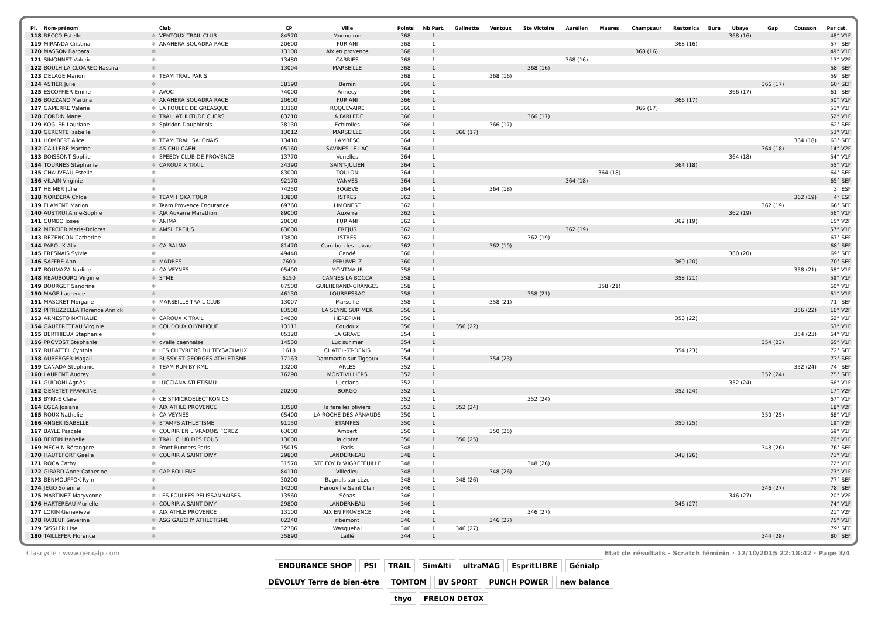| Pl. | Nom-prénom | | Club | CP | Ville | Points | Nb Part. | Galinette | Ventoux | Ste Victoire | Aurélien | Maures | Champsaur | Restonica | Bure | Ubaye | Gap | Cousson | Par cat. |
| --- | --- | --- | --- | --- | --- | --- | --- | --- | --- | --- | --- | --- | --- | --- | --- | --- | --- | --- | --- |
| 118 | RECCO Estelle | ✱ | VENTOUX TRAIL CLUB | 84570 | Mormoiron | 368 | 1 | | | | | | | | | 368 (16) | | | 48° V1F |
| 119 | MIRANDA Cristina | ✱ | ANAHERA SQUADRA RACE | 20600 | FURIANI | 368 | 1 | | | | | | | 368 (16) | | | | | 57° SEF |
| 120 | MASSON Barbara | ✱ | | 13100 | Aix en provence | 368 | 1 | | | | | | 368 (16) | | | | | | 49° V1F |
| 121 | SIMONNET Valerie | ✱ | | 13480 | CABRIES | 368 | 1 | | | | 368 (16) | | | | | | | | 13° V2F |
| 122 | BOULHILA CLOAREC Nassira | ✱ | | 13004 | MARSEILLE | 368 | 1 | | | 368 (16) | | | | | | | | | 58° SEF |
| 123 | DELAGE Marion | ✱ | TEAM TRAIL PARIS | | | 368 | 1 | | 368 (16) | | | | | | | | | | 59° SEF |
| 124 | ASTIER Julie | ✱ | | 38190 | Bernin | 366 | 1 | | | | | | | | | | 366 (17) | | 60° SEF |
| 125 | ESCOFFIER Emilie | ✱ | AVOC | 74000 | Annecy | 366 | 1 | | | | | | | | | 366 (17) | | | 61° SEF |
| 126 | BOZZANO Martina | ✱ | ANAHERA SQUADRA RACE | 20600 | FURIANI | 366 | 1 | | | | | | | 366 (17) | | | | | 50° V1F |
| 127 | GAMERRE Valérie | ✱ | LA FOULEE DE GREASQUE | 13360 | ROQUEVAIRE | 366 | 1 | | | | | | 366 (17) | | | | | | 51° V1F |
| 128 | CORDIN Marie | ✱ | TRAIL ATHLITUDE CUERS | 83210 | LA FARLEDE | 366 | 1 | | | 366 (17) | | | | | | | | | 52° V1F |
| 129 | KOGLER Lauriane | ✱ | Spiridon Dauphinois | 38130 | Echirolles | 366 | 1 | | 366 (17) | | | | | | | | | | 62° SEF |
| 130 | GERENTE Isabelle | ✱ | | 13012 | MARSEILLE | 366 | 1 | 366 (17) | | | | | | | | | | | 53° V1F |
| 131 | HOMBERT Alice | ✱ | TEAM TRAIL SALONAIS | 13410 | LAMBESC | 364 | 1 | | | | | | | | | | | 364 (18) | 63° SEF |
| 132 | CAILLERE Martine | ✱ | AS CHU CAEN | 05160 | SAVINES LE LAC | 364 | 1 | | | | | | | | | | 364 (18) | | 14° V2F |
| 133 | BOISSONT Sophie | ✱ | SPEEDY CLUB DE PROVENCE | 13770 | Venelles | 364 | 1 | | | | | | | | | 364 (18) | | | 54° V1F |
| 134 | TOURNES Stéphanie | ✱ | CAROUX X TRAIL | 34390 | SAINT-JULIEN | 364 | 1 | | | | | | | 364 (18) | | | | | 55° V1F |
| 135 | CHAUVEAU Estelle | ✱ | | 83000 | TOULON | 364 | 1 | | | | | 364 (18) | | | | | | | 64° SEF |
| 136 | VILAIN Virginie | ✱ | | 92170 | VANVES | 364 | 1 | | | | 364 (18) | | | | | | | | 65° SEF |
| 137 | HEIMER Julie | ✱ | | 74250 | BOGEVE | 364 | 1 | | 364 (18) | | | | | | | | | | 3° ESF |
| 138 | NORDERA Chloe | ✱ | TEAM HOKA TOUR | 13800 | ISTRES | 362 | 1 | | | | | | | | | | | 362 (19) | 4° ESF |
| 139 | FLAMENT Marion | ✱ | Team Provence Endurance | 69760 | LIMONEST | 362 | 1 | | | | | | | | | | 362 (19) | | 66° SEF |
| 140 | AUSTRUI Anne-Sophie | ✱ | AJA Auxerre Marathon | 89000 | Auxerre | 362 | 1 | | | | | | | | | 362 (19) | | | 56° V1F |
| 141 | CUMBO Josee | ✱ | ANIMA | 20600 | FURIANI | 362 | 1 | | | | | | | 362 (19) | | | | | 15° V2F |
| 142 | MERCIER Marie-Dolores | ✱ | AMSL FREJUS | 83600 | FREJUS | 362 | 1 | | | | 362 (19) | | | | | | | | 57° V1F |
| 143 | BEZENÇON Catherine | ✱ | | 13800 | ISTRES | 362 | 1 | | | 362 (19) | | | | | | | | | 67° SEF |
| 144 | PAROUX Alix | ✱ | CA BALMA | 81470 | Cam bon les Lavaur | 362 | 1 | | 362 (19) | | | | | | | | | | 68° SEF |
| 145 | FRESNAIS Sylvie | ✱ | | 49440 | Candé | 360 | 1 | | | | | | | | | 360 (20) | | | 69° SEF |
| 146 | SAFFRE Ann | ✱ | MADRES | 7600 | PÉRUWELZ | 360 | 1 | | | | | | | 360 (20) | | | | | 70° SEF |
| 147 | BOUMAZA Nadine | ✱ | CA VEYNES | 05400 | MONTMAUR | 358 | 1 | | | | | | | | | | | 358 (21) | 58° V1F |
| 148 | REAUBOURG Virginie | ✱ | STME | 6150 | CANNES LA BOCCA | 358 | 1 | | | | | | | 358 (21) | | | | | 59° V1F |
| 149 | BOURGET Sandrine | ✱ | | 07500 | GUILHERAND-GRANGES | 358 | 1 | | | | | 358 (21) | | | | | | | 60° V1F |
| 150 | MAGE Laurence | ✱ | | 46130 | LOUBRESSAC | 358 | 1 | | | 358 (21) | | | | | | | | | 61° V1F |
| 151 | MASCRET Morgane | ✱ | MARSEILLE TRAIL CLUB | 13007 | Marseille | 358 | 1 | | 358 (21) | | | | | | | | | | 71° SEF |
| 152 | PITRUZZELLA Florence Annick | ✱ | | 83500 | LA SEYNE SUR MER | 356 | 1 | | | | | | | | | | | 356 (22) | 16° V2F |
| 153 | ARMESTO NATHALIE | ✱ | CAROUX X TRAIL | 34600 | HEREPIAN | 356 | 1 | | | | | | | 356 (22) | | | | | 62° V1F |
| 154 | GAUFFRETEAU Virginie | ✱ | COUDOUX OLYMPIQUE | 13111 | Coudoux | 356 | 1 | 356 (22) | | | | | | | | | | | 63° V1F |
| 155 | BERTHIEUX Stephanie | ✱ | | 05320 | LA GRAVE | 354 | 1 | | | | | | | | | | | 354 (23) | 64° V1F |
| 156 | PROVOST Stephanie | ✱ | ovalie caennaise | 14530 | Luc sur mer | 354 | 1 | | | | | | | | | | 354 (23) | | 65° V1F |
| 157 | RUBATTEL Cynthia | ✱ | LES CHEVRIERS DU TEYSACHAUX | 1618 | CHATEL-ST-DENIS | 354 | 1 | | | | | | | 354 (23) | | | | | 72° SEF |
| 158 | AUBERGER Magali | ✱ | BUSSY ST GEORGES ATHLETISME | 77163 | Dammartin sur Tigeaux | 354 | 1 | | 354 (23) | | | | | | | | | | 73° SEF |
| 159 | CANADA Stephanie | ✱ | TEAM RUN BY KML | 13200 | ARLES | 352 | 1 | | | | | | | | | | | 352 (24) | 74° SEF |
| 160 | LAURENT Audrey | ✱ | | 76290 | MONTIVILLIERS | 352 | 1 | | | | | | | | | | 352 (24) | | 75° SEF |
| 161 | GUIDONI Agnès | ✱ | LUCCIANA ATLETISMU | | Lucciana | 352 | 1 | | | | | | | | | 352 (24) | | | 66° V1F |
| 162 | GENETET FRANCINE | ✱ | | 20290 | BORGO | 352 | 1 | | | | | | | 352 (24) | | | | | 17° V2F |
| 163 | BYRNE Clare | ✱ | CE STMICROELECTRONICS | | | 352 | 1 | | | 352 (24) | | | | | | | | | 67° V1F |
| 164 | EGEA Josiane | ✱ | AIX ATHLE PROVENCE | 13580 | la fare les oliviers | 352 | 1 | 352 (24) | | | | | | | | | | | 18° V2F |
| 165 | ROUX Nathalie | ✱ | CA VEYNES | 05400 | LA ROCHE DES ARNAUDS | 350 | 1 | | | | | | | | | | 350 (25) | | 68° V1F |
| 166 | ANGER ISABELLE | ✱ | ETAMPS ATHLETISME | 91150 | ETAMPES | 350 | 1 | | | | | | | 350 (25) | | | | | 19° V2F |
| 167 | BAYLE Pascale | ✱ | COURIR EN LIVRADOIS FOREZ | 63600 | Ambert | 350 | 1 | | 350 (25) | | | | | | | | | | 69° V1F |
| 168 | BERTIN Isabelle | ✱ | TRAIL CLUB DES FOUS | 13600 | la ciotat | 350 | 1 | 350 (25) | | | | | | | | | | | 70° V1F |
| 169 | MECHIN Bérangère | ✱ | Front Runners Paris | 75015 | Paris | 348 | 1 | | | | | | | | | | 348 (26) | | 76° SEF |
| 170 | HAUTEFORT Gaelle | ✱ | COURIR A SAINT DIVY | 29800 | LANDERNEAU | 348 | 1 | | | | | | | 348 (26) | | | | | 71° V1F |
| 171 | ROCA Cathy | ✱ | | 31570 | STE FOY D 'AIGREFEUILLE | 348 | 1 | | | 348 (26) | | | | | | | | | 72° V1F |
| 172 | GIRARD Anne-Catherine | ✱ | CAP BOLLENE | 84110 | Villedieu | 348 | 1 | | 348 (26) | | | | | | | | | | 73° V1F |
| 173 | BENMOUFFOK Rym | ✱ | | 30200 | Bagnols sur cèze | 348 | 1 | 348 (26) | | | | | | | | | | | 77° SEF |
| 174 | JEGO Solenne | ✱ | | 14200 | Hérouville Saint Clair | 346 | 1 | | | | | | | | | | 346 (27) | | 78° SEF |
| 175 | MARTINEZ Maryvonne | ✱ | LES FOULEES PELISSANNAISES | 13560 | Sénas | 346 | 1 | | | | | | | | | 346 (27) | | | 20° V2F |
| 176 | HARTEREAU Murielle | ✱ | COURIR A SAINT DIVY | 29800 | LANDERNEAU | 346 | 1 | | | | | | | 346 (27) | | | | | 74° V1F |
| 177 | LORIN Genevieve | ✱ | AIX ATHLE PROVENCE | 13100 | AIX EN PROVENCE | 346 | 1 | | | 346 (27) | | | | | | | | | 21° V2F |
| 178 | RABEUF Severine | ✱ | ASG GAUCHY ATHLETISME | 02240 | ribemont | 346 | 1 | | 346 (27) | | | | | | | | | | 75° V1F |
| 179 | SISSLER Lise | ✱ | | 32786 | Wasquehal | 346 | 1 | 346 (27) | | | | | | | | | | | 79° SEF |
| 180 | TAILLEFER Florence | ✱ | | 35890 | Laillé | 344 | 1 | | | | | | | | | | 344 (28) | | 80° SEF |
Clascycle · www.genialp.com Etat de résultats - Scratch féminin · 12/10/2015 22:18:42 · Page 3/4
ENDURANCE SHOP PSI TRAIL SimAlti ultraMAG EspritLIBRE Génialp DÉVOLUY Terre de bien-être TOMTOM BV SPORT PUNCH POWER new balance thyo FRELON DETOX